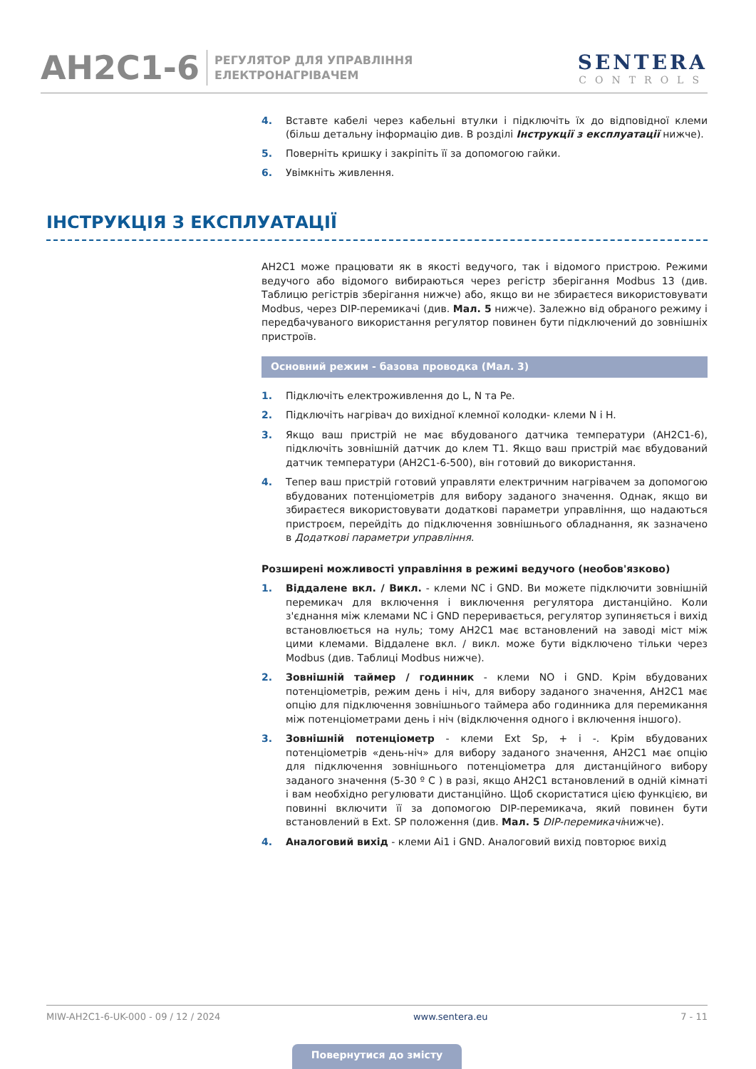AH2C1-6
РЕГУЛЯТОР ДЛЯ УПРАВЛІННЯ
ЕЛЕКТРОНАГРІВАЧЕМ
SENTERA
CONTROLS
4. Вставте кабелі через кабельні втулки і підключіть їх до відповідної клеми (більш детальну інформацію див. В розділі Інструкції з експлуатації нижче).
5. Поверніть кришку і закріпіть її за допомогою гайки.
6. Увімкніть живлення.
ІНСТРУКЦІЯ З ЕКСПЛУАТАЦІЇ
AH2C1 може працювати як в якості ведучого, так і відомого пристрою. Режими ведучого або відомого вибираються через регістр зберігання Modbus 13 (див. Таблицю регістрів зберігання нижче) або, якщо ви не збираєтеся використовувати Modbus, через DIP-перемикачі (див. Мал. 5 нижче). Залежно від обраного режиму і передбачуваного використання регулятор повинен бути підключений до зовнішніх пристроїв.
Основний режим - базова проводка (Мал. 3)
1. Підключіть електроживлення до L, N та Pe.
2. Підключіть нагрівач до вихідної клемної колодки- клеми N і H.
3. Якщо ваш пристрій не має вбудованого датчика температури (AH2C1-6), підключіть зовнішній датчик до клем T1. Якщо ваш пристрій має вбудований датчик температури (AH2C1-6-500), він готовий до використання.
4. Тепер ваш пристрій готовий управляти електричним нагрівачем за допомогою вбудованих потенціометрів для вибору заданого значення. Однак, якщо ви збираєтеся використовувати додаткові параметри управління, що надаються пристроєм, перейдіть до підключення зовнішнього обладнання, як зазначено в Додаткові параметри управління.
Розширені можливості управління в режимі ведучого (необов'язково)
1. Віддалене вкл. / Викл. - клеми NC і GND. Ви можете підключити зовнішній перемикач для включення і виключення регулятора дистанційно. Коли з'єднання між клемами NC і GND переривається, регулятор зупиняється і вихід встановлюється на нуль; тому AH2C1 має встановлений на заводі міст між цими клемами. Віддалене вкл. / викл. може бути відключено тільки через Modbus (див. Таблиці Modbus нижче).
2. Зовнішній таймер / годинник - клеми NO і GND. Крім вбудованих потенціометрів, режим день і ніч, для вибору заданого значення, AH2C1 має опцію для підключення зовнішнього таймера або годинника для перемикання між потенціометрами день і ніч (відключення одного і включення іншого).
3. Зовнішній потенціометр - клеми Ext Sp, + і -. Крім вбудованих потенціометрів «день-ніч» для вибору заданого значення, AH2C1 має опцію для підключення зовнішнього потенціометра для дистанційного вибору заданого значення (5-30 º C ) в разі, якщо AH2C1 встановлений в одній кімнаті і вам необхідно регулювати дистанційно. Щоб скористатися цією функцією, ви повинні включити її за допомогою DIP-перемикача, який повинен бути встановлений в Ext. SP положення (див. Мал. 5 DIP-перемикачінижче).
4. Аналоговий вихід - клеми Ai1 і GND. Аналоговий вихід повторює вихід
MIW-AH2C1-6-UK-000 - 09 / 12 / 2024 www.sentera.eu 7 - 11
Повернутися до змісту